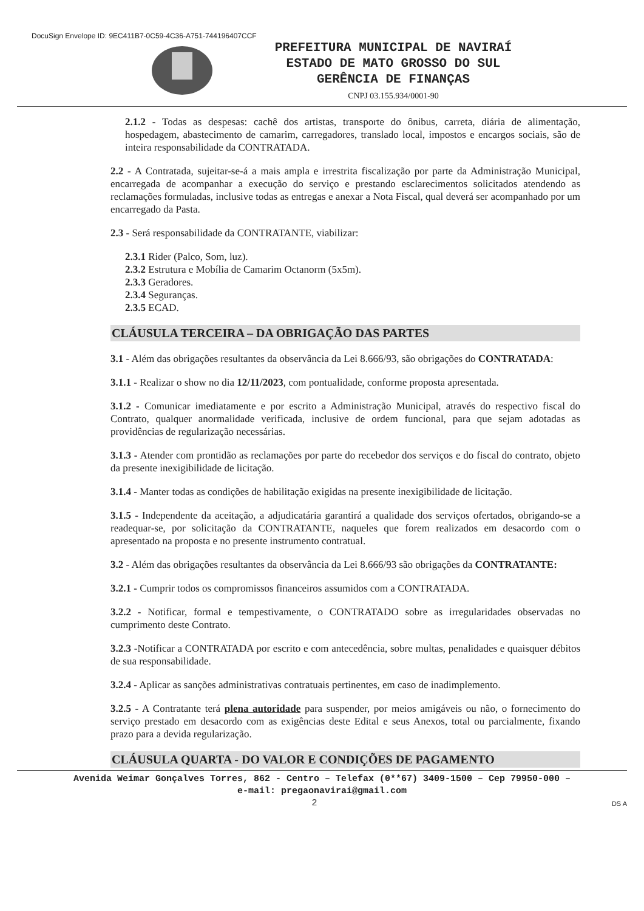DocuSign Envelope ID: 9EC411B7-0C59-4C36-A751-744196407CCF
PREFEITURA MUNICIPAL DE NAVIRAÍ
ESTADO DE MATO GROSSO DO SUL
GERÊNCIA DE FINANÇAS
CNPJ 03.155.934/0001-90
2.1.2 - Todas as despesas: cachê dos artistas, transporte do ônibus, carreta, diária de alimentação, hospedagem, abastecimento de camarim, carregadores, translado local, impostos e encargos sociais, são de inteira responsabilidade da CONTRATADA.
2.2 - A Contratada, sujeitar-se-á a mais ampla e irrestrita fiscalização por parte da Administração Municipal, encarregada de acompanhar a execução do serviço e prestando esclarecimentos solicitados atendendo as reclamações formuladas, inclusive todas as entregas e anexar a Nota Fiscal, qual deverá ser acompanhado por um encarregado da Pasta.
2.3 - Será responsabilidade da CONTRATANTE, viabilizar:
2.3.1 Rider (Palco, Som, luz).
2.3.2 Estrutura e Mobília de Camarim Octanorm (5x5m).
2.3.3 Geradores.
2.3.4 Seguranças.
2.3.5 ECAD.
CLÁUSULA TERCEIRA – DA OBRIGAÇÃO DAS PARTES
3.1 - Além das obrigações resultantes da observância da Lei 8.666/93, são obrigações do CONTRATADA:
3.1.1 - Realizar o show no dia 12/11/2023, com pontualidade, conforme proposta apresentada.
3.1.2 - Comunicar imediatamente e por escrito a Administração Municipal, através do respectivo fiscal do Contrato, qualquer anormalidade verificada, inclusive de ordem funcional, para que sejam adotadas as providências de regularização necessárias.
3.1.3 - Atender com prontidão as reclamações por parte do recebedor dos serviços e do fiscal do contrato, objeto da presente inexigibilidade de licitação.
3.1.4 - Manter todas as condições de habilitação exigidas na presente inexigibilidade de licitação.
3.1.5 - Independente da aceitação, a adjudicatária garantirá a qualidade dos serviços ofertados, obrigando-se a readequar-se, por solicitação da CONTRATANTE, naqueles que forem realizados em desacordo com o apresentado na proposta e no presente instrumento contratual.
3.2 - Além das obrigações resultantes da observância da Lei 8.666/93 são obrigações da CONTRATANTE:
3.2.1 - Cumprir todos os compromissos financeiros assumidos com a CONTRATADA.
3.2.2 - Notificar, formal e tempestivamente, o CONTRATADO sobre as irregularidades observadas no cumprimento deste Contrato.
3.2.3 -Notificar a CONTRATADA por escrito e com antecedência, sobre multas, penalidades e quaisquer débitos de sua responsabilidade.
3.2.4 - Aplicar as sanções administrativas contratuais pertinentes, em caso de inadimplemento.
3.2.5 - A Contratante terá plena autoridade para suspender, por meios amigáveis ou não, o fornecimento do serviço prestado em desacordo com as exigências deste Edital e seus Anexos, total ou parcialmente, fixando prazo para a devida regularização.
CLÁUSULA QUARTA - DO VALOR E CONDIÇÕES DE PAGAMENTO
Avenida Weimar Gonçalves Torres, 862 - Centro – Telefax (0**67) 3409-1500 – Cep 79950-000 –
e-mail: pregaonavirai@gmail.com
2 DS A